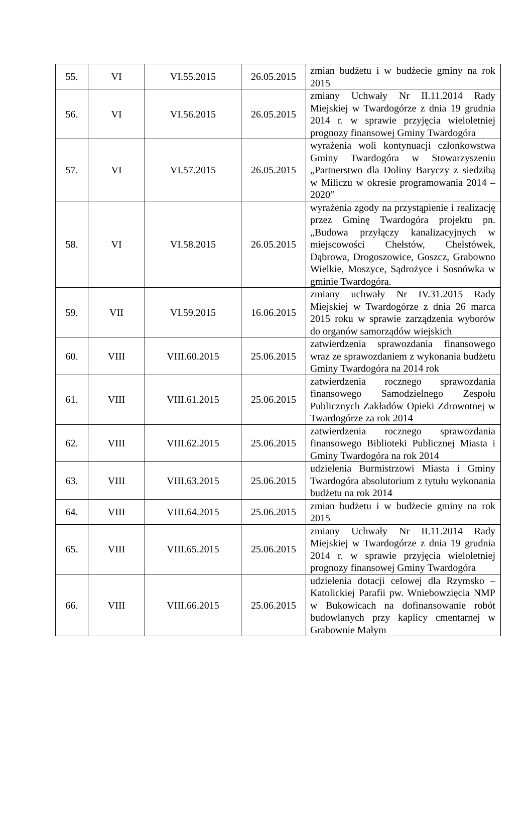| 55. | VI | VI.55.2015 | 26.05.2015 | zmian budżetu i w budżecie gminy na rok 2015 |
| 56. | VI | VI.56.2015 | 26.05.2015 | zmiany Uchwały Nr II.11.2014 Rady Miejskiej w Twardogórze z dnia 19 grudnia 2014 r. w sprawie przyjęcia wieloletniej prognozy finansowej Gminy Twardogóra |
| 57. | VI | VI.57.2015 | 26.05.2015 | wyrażenia woli kontynuacji członkowstwa Gminy Twardogóra w Stowarzyszeniu „Partnerstwo dla Doliny Baryczy z siedzibą w Miliczu w okresie programowania 2014 – 2020” |
| 58. | VI | VI.58.2015 | 26.05.2015 | wyrażenia zgody na przystąpienie i realizację przez Gminę Twardogóra projektu pn. „Budowa przyłączy kanalizacyjnych w miejscowości Chełstów, Chełstówek, Dąbrowa, Drogoszowice, Goszcz, Grabowno Wielkie, Moszyce, Sądrożyce i Sosnówka w gminie Twardogóra. |
| 59. | VII | VI.59.2015 | 16.06.2015 | zmiany uchwały Nr IV.31.2015 Rady Miejskiej w Twardogórze z dnia 26 marca 2015 roku w sprawie zarządzenia wyborów do organów samorządów wiejskich |
| 60. | VIII | VIII.60.2015 | 25.06.2015 | zatwierdzenia sprawozdania finansowego wraz ze sprawozdaniem z wykonania budżetu Gminy Twardogóra na 2014 rok |
| 61. | VIII | VIII.61.2015 | 25.06.2015 | zatwierdzenia rocznego sprawozdania finansowego Samodzielnego Zespołu Publicznych Zakładów Opieki Zdrowotnej w Twardogórze za rok 2014 |
| 62. | VIII | VIII.62.2015 | 25.06.2015 | zatwierdzenia rocznego sprawozdania finansowego Biblioteki Publicznej Miasta i Gminy Twardogóra na rok 2014 |
| 63. | VIII | VIII.63.2015 | 25.06.2015 | udzielenia Burmistrzowi Miasta i Gminy Twardogóra absolutorium z tytułu wykonania budżetu na rok 2014 |
| 64. | VIII | VIII.64.2015 | 25.06.2015 | zmian budżetu i w budżecie gminy na rok 2015 |
| 65. | VIII | VIII.65.2015 | 25.06.2015 | zmiany Uchwały Nr II.11.2014 Rady Miejskiej w Twardogórze z dnia 19 grudnia 2014 r. w sprawie przyjęcia wieloletniej prognozy finansowej Gminy Twardogóra |
| 66. | VIII | VIII.66.2015 | 25.06.2015 | udzielenia dotacji celowej dla Rzymsko – Katolickiej Parafii pw. Wniebowzięcia NMP w Bukowicach na dofinansowanie robót budowlanych przy kaplicy cmentarnej w Grabownie Małym |